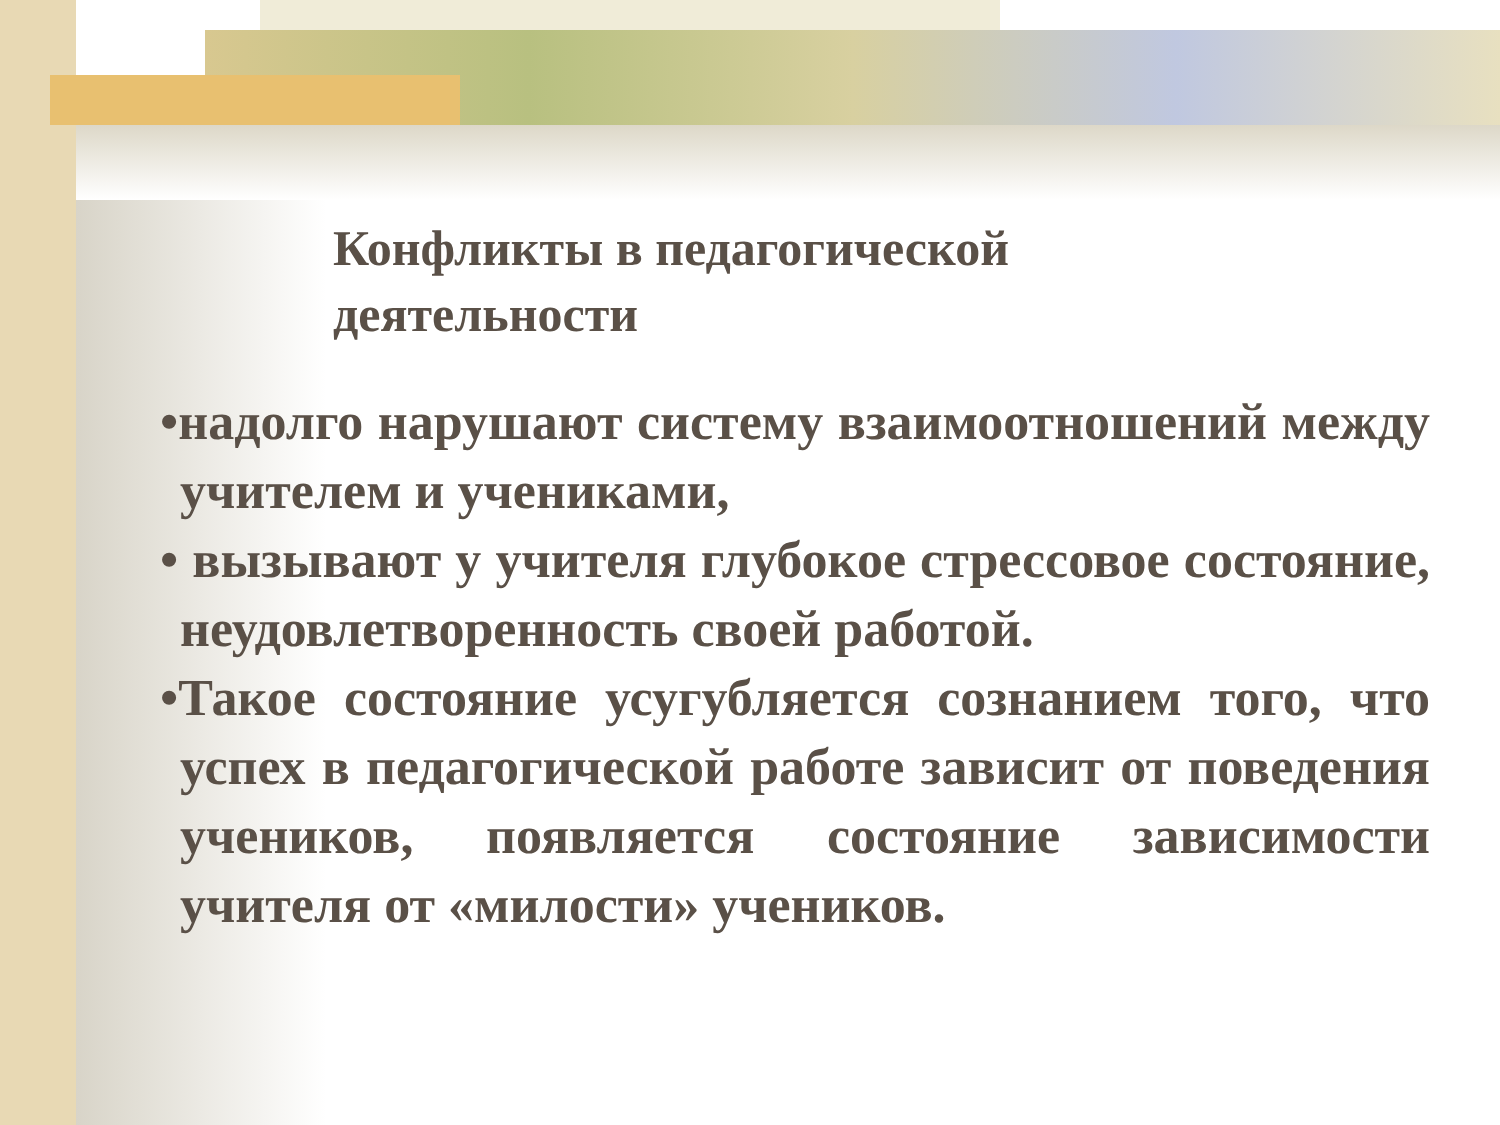Конфликты в педагогической
деятельности
•надолго нарушают систему взаимоотношений между учителем и учениками,
• вызывают у учителя глубокое стрессовое состояние, неудовлетворенность своей работой.
•Такое состояние усугубляется сознанием того, что успех в педагогической работе зависит от поведения учеников, появляется состояние зависимости учителя от «милости» учеников.